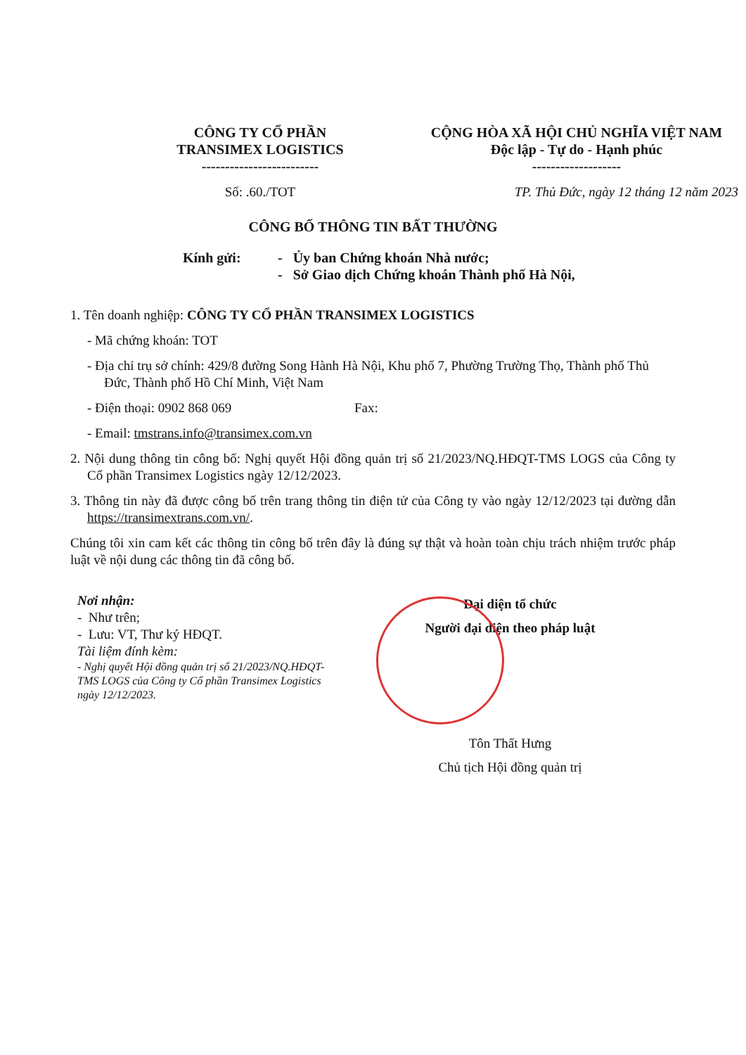CÔNG TY CỔ PHẦN
TRANSIMEX LOGISTICS
-------------------------
CỘNG HÒA XÃ HỘI CHỦ NGHĨA VIỆT NAM
Độc lập - Tự do - Hạnh phúc
-------------------
Số: .60./TOT TP. Thủ Đức, ngày 12 tháng 12 năm 2023
CÔNG BỐ THÔNG TIN BẤT THƯỜNG
Kính gửi: - Ủy ban Chứng khoán Nhà nước;
- Sở Giao dịch Chứng khoán Thành phố Hà Nội,
1. Tên doanh nghiệp: CÔNG TY CỔ PHẦN TRANSIMEX LOGISTICS
- Mã chứng khoán: TOT
- Địa chỉ trụ sở chính: 429/8 đường Song Hành Hà Nội, Khu phố 7, Phường Trường Thọ, Thành phố Thủ Đức, Thành phố Hồ Chí Minh, Việt Nam
- Điện thoại: 0902 868 069 Fax:
- Email: tmstrans.info@transimex.com.vn
2. Nội dung thông tin công bố: Nghị quyết Hội đồng quản trị số 21/2023/NQ.HĐQT-TMS LOGS của Công ty Cổ phần Transimex Logistics ngày 12/12/2023.
3. Thông tin này đã được công bố trên trang thông tin điện tử của Công ty vào ngày 12/12/2023 tại đường dẫn https://transimextrans.com.vn/.
Chúng tôi xin cam kết các thông tin công bố trên đây là đúng sự thật và hoàn toàn chịu trách nhiệm trước pháp luật về nội dung các thông tin đã công bố.
Nơi nhận:
- Như trên;
- Lưu: VT, Thư ký HĐQT.
Tài liệm đính kèm:
- Nghị quyết Hội đồng quản trị số 21/2023/NQ.HĐQT-TMS LOGS của Công ty Cổ phần Transimex Logistics ngày 12/12/2023.
Đại diện tổ chức
Người đại diện theo pháp luật
Tôn Thất Hưng
Chủ tịch Hội đồng quản trị